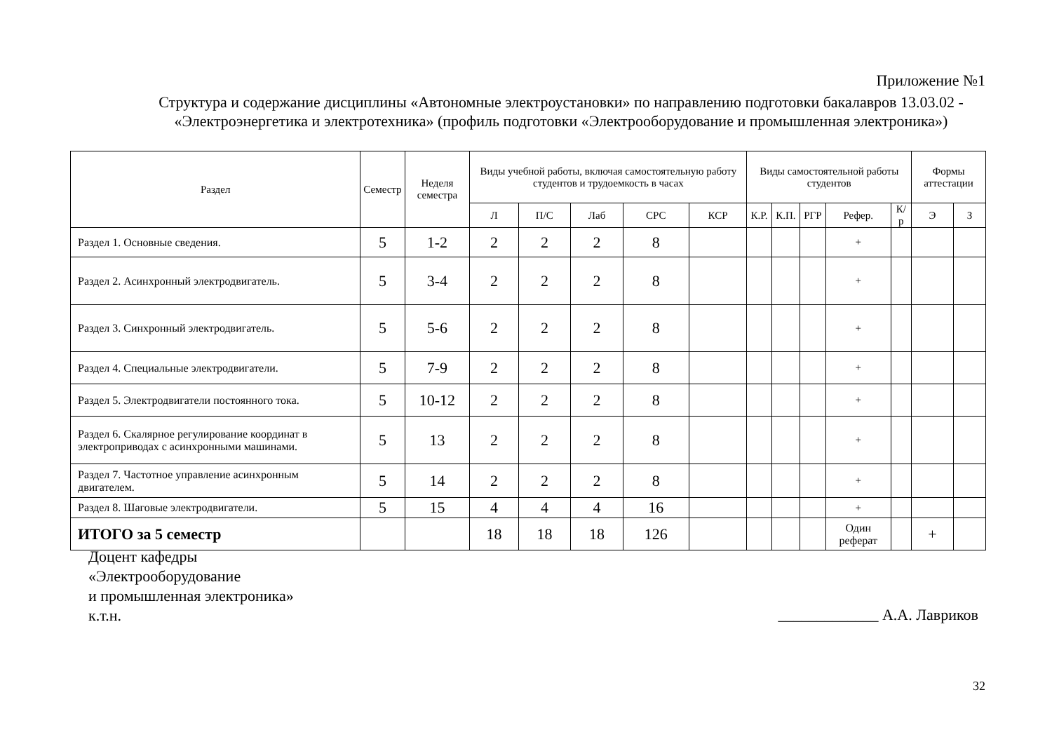Приложение №1
Структура и содержание дисциплины «Автономные электроустановки» по направлению подготовки бакалавров 13.03.02 - «Электроэнергетика и электротехника» (профиль подготовки «Электрооборудование и промышленная электроника»)
| Раздел | Семестр | Неделя семестра | Виды учебной работы, включая самостоятельную работу студентов и трудоемкость в часах | | | | | Виды самостоятельной работы студентов | | | | | Формы аттестации | |
| --- | --- | --- | --- | --- | --- | --- | --- | --- | --- | --- | --- | --- | --- | --- |
| | | | Л | П/С | Лаб | СРС | КСР | К.Р. | К.П. | РГР | Рефер. | К/р | Э | З |
| Раздел 1. Основные сведения. | 5 | 1-2 | 2 | 2 | 2 | 8 | | | | | + | | | |
| Раздел 2. Асинхронный электродвигатель. | 5 | 3-4 | 2 | 2 | 2 | 8 | | | | | + | | | |
| Раздел 3. Синхронный электродвигатель. | 5 | 5-6 | 2 | 2 | 2 | 8 | | | | | + | | | |
| Раздел 4. Специальные электродвигатели. | 5 | 7-9 | 2 | 2 | 2 | 8 | | | | | + | | | |
| Раздел 5. Электродвигатели постоянного тока. | 5 | 10-12 | 2 | 2 | 2 | 8 | | | | | + | | | |
| Раздел 6. Скалярное регулирование координат в электроприводах с асинхронными машинами. | 5 | 13 | 2 | 2 | 2 | 8 | | | | | + | | | |
| Раздел 7. Частотное управление асинхронным двигателем. | 5 | 14 | 2 | 2 | 2 | 8 | | | | | + | | | |
| Раздел 8. Шаговые электродвигатели. | 5 | 15 | 4 | 4 | 4 | 16 | | | | | + | | | |
| ИТОГО за 5 семестр | | | 18 | 18 | 18 | 126 | | | | | Один реферат | | + | |
Доцент кафедры
«Электрооборудование
и промышленная электроника»
к.т.н.
_____________ А.А. Лавриков
32